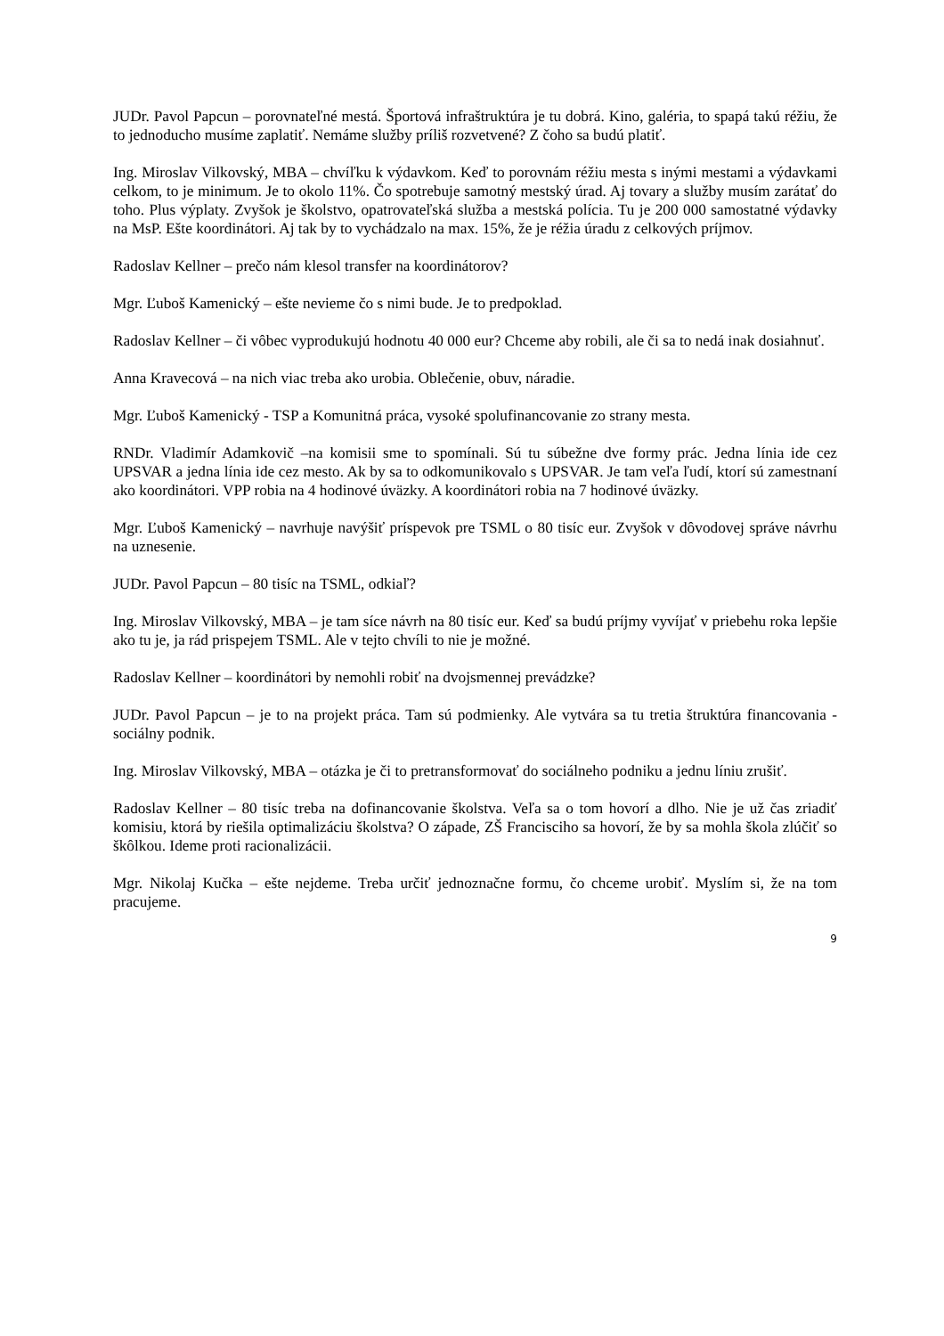JUDr. Pavol Papcun – porovnateľné mestá. Športová infraštruktúra je tu dobrá. Kino, galéria, to spapá takú réžiu, že to jednoducho musíme zaplatiť. Nemáme služby príliš rozvetvené? Z čoho sa budú platiť.
Ing. Miroslav Vilkovský, MBA – chvíľku k výdavkom. Keď to porovnám réžiu mesta s inými mestami a výdavkami celkom, to je minimum. Je to okolo 11%. Čo spotrebuje samotný mestský úrad. Aj tovary a služby musím zarátať do toho. Plus výplaty. Zvyšok je školstvo, opatrovateľská služba a mestská polícia. Tu je 200 000 samostatné výdavky na MsP. Ešte koordinátori. Aj tak by to vychádzalo na max. 15%, že je réžia úradu z celkových príjmov.
Radoslav Kellner – prečo nám klesol transfer na koordinátorov?
Mgr. Ľuboš Kamenický – ešte nevieme čo s nimi bude. Je to predpoklad.
Radoslav Kellner – či vôbec vyprodukujú hodnotu 40 000 eur? Chceme aby robili, ale či sa to nedá inak dosiahnuť.
Anna Kravecová – na nich viac treba ako urobia. Oblečenie, obuv, náradie.
Mgr. Ľuboš Kamenický - TSP a Komunitná práca, vysoké spolufinancovanie zo strany mesta.
RNDr. Vladimír Adamkovič –na komisii sme to spomínali. Sú tu súbežne dve formy prác. Jedna línia ide cez UPSVAR a jedna línia ide cez mesto. Ak by sa to odkomunikovalo s UPSVAR. Je tam veľa ľudí, ktorí sú zamestnaní ako koordinátori. VPP robia na 4 hodinové úväzky. A koordinátori robia na 7 hodinové úväzky.
Mgr. Ľuboš Kamenický – navrhuje navýšiť príspevok pre TSML o 80 tisíc eur. Zvyšok v dôvodovej správe návrhu na uznesenie.
JUDr. Pavol Papcun – 80 tisíc na TSML, odkiaľ?
Ing. Miroslav Vilkovský, MBA – je tam síce návrh na 80 tisíc eur. Keď sa budú príjmy vyvíjať v priebehu roka lepšie ako tu je, ja rád prispejem TSML. Ale v tejto chvíli to nie je možné.
Radoslav Kellner – koordinátori by nemohli robiť na dvojsmennej prevádzke?
JUDr. Pavol Papcun – je to na projekt práca. Tam sú podmienky. Ale vytvára sa tu tretia štruktúra financovania - sociálny podnik.
Ing. Miroslav Vilkovský, MBA – otázka je či to pretransformovať do sociálneho podniku a jednu líniu zrušiť.
Radoslav Kellner – 80 tisíc treba na dofinancovanie školstva. Veľa sa o tom hovorí a dlho. Nie je už čas zriadiť komisiu, ktorá by riešila optimalizáciu školstva? O západe, ZŠ Francisciho sa hovorí, že by sa mohla škola zlúčiť so škôlkou. Ideme proti racionalizácii.
Mgr. Nikolaj Kučka – ešte nejdeme. Treba určiť jednoznačne formu, čo chceme urobiť. Myslím si, že na tom pracujeme.
9